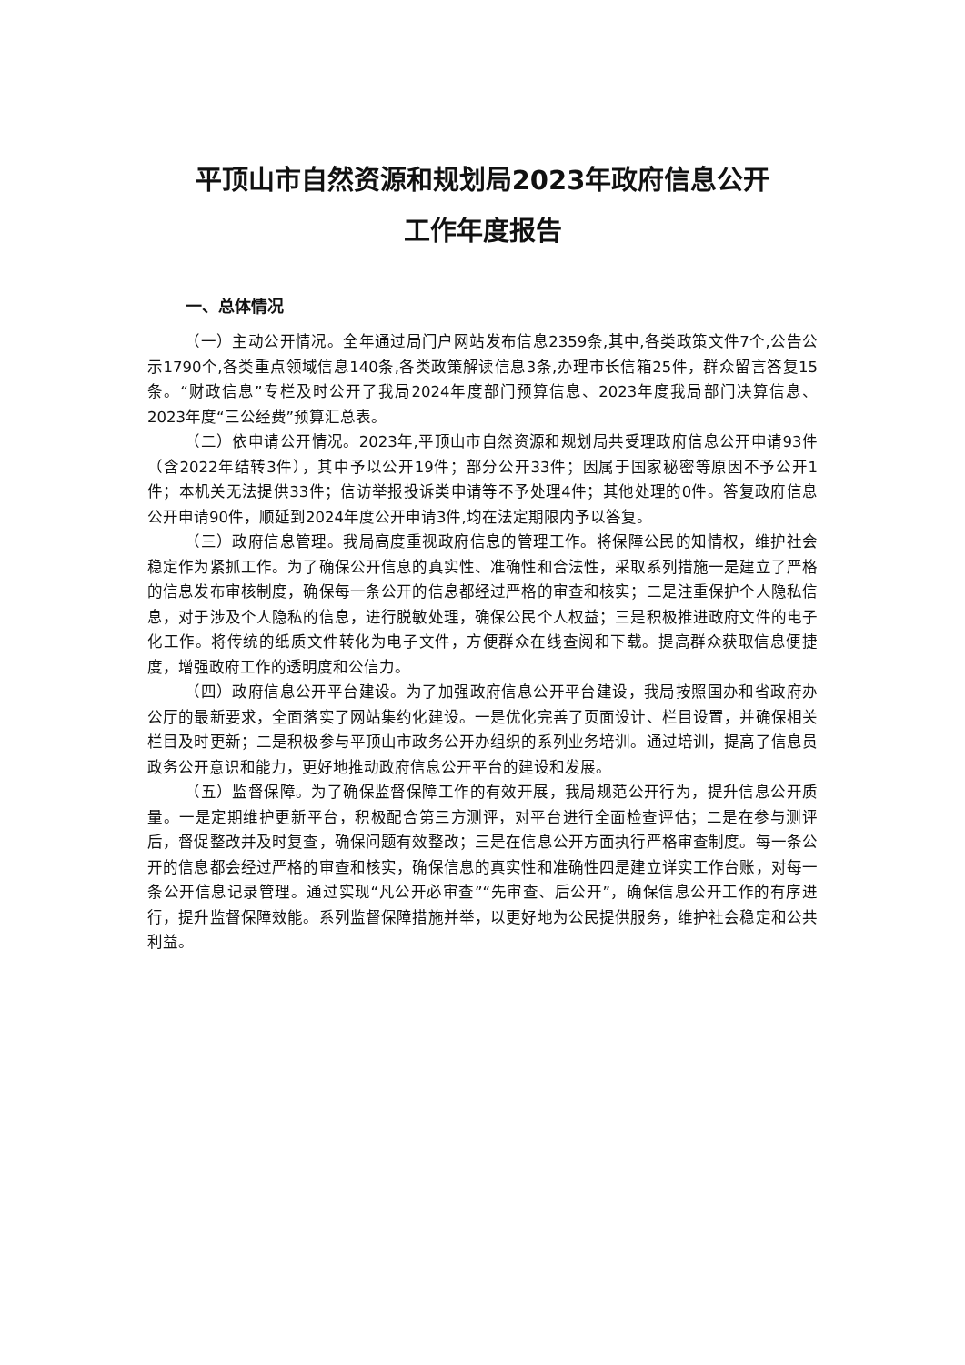平顶山市自然资源和规划局2023年政府信息公开
工作年度报告
一、总体情况
（一）主动公开情况。全年通过局门户网站发布信息2359条,其中,各类政策文件7个,公告公示1790个,各类重点领域信息140条,各类政策解读信息3条,办理市长信箱25件，群众留言答复15条。“财政信息”专栏及时公开了我局2024年度部门预算信息、2023年度我局部门决算信息、2023年度“三公经费”预算汇总表。
（二）依申请公开情况。2023年,平顶山市自然资源和规划局共受理政府信息公开申请93件（含2022年结转3件），其中予以公开19件；部分公开33件；因属于国家秘密等原因不予公开1件；本机关无法提供33件；信访举报投诉类申请等不予处理4件；其他处理的0件。答复政府信息公开申请90件，顺延到2024年度公开申请3件,均在法定期限内予以答复。
（三）政府信息管理。我局高度重视政府信息的管理工作。将保障公民的知情权，维护社会稳定作为紧抓工作。为了确保公开信息的真实性、准确性和合法性，采取系列措施一是建立了严格的信息发布审核制度，确保每一条公开的信息都经过严格的审查和核实；二是注重保护个人隐私信息，对于涉及个人隐私的信息，进行脱敏处理，确保公民个人权益；三是积极推进政府文件的电子化工作。将传统的纸质文件转化为电子文件，方便群众在线查阅和下载。提高群众获取信息便捷度，增强政府工作的透明度和公信力。
（四）政府信息公开平台建设。为了加强政府信息公开平台建设，我局按照国办和省政府办公厅的最新要求，全面落实了网站集约化建设。一是优化完善了页面设计、栏目设置，并确保相关栏目及时更新；二是积极参与平顶山市政务公开办组织的系列业务培训。通过培训，提高了信息员政务公开意识和能力，更好地推动政府信息公开平台的建设和发展。
（五）监督保障。为了确保监督保障工作的有效开展，我局规范公开行为，提升信息公开质量。一是定期维护更新平台，积极配合第三方测评，对平台进行全面检查评估；二是在参与测评后，督促整改并及时复查，确保问题有效整改；三是在信息公开方面执行严格审查制度。每一条公开的信息都会经过严格的审查和核实，确保信息的真实性和准确性四是建立详实工作台账，对每一条公开信息记录管理。通过实现“凡公开必审查”“先审查、后公开”，确保信息公开工作的有序进行，提升监督保障效能。系列监督保障措施并举，以更好地为公民提供服务，维护社会稳定和公共利益。